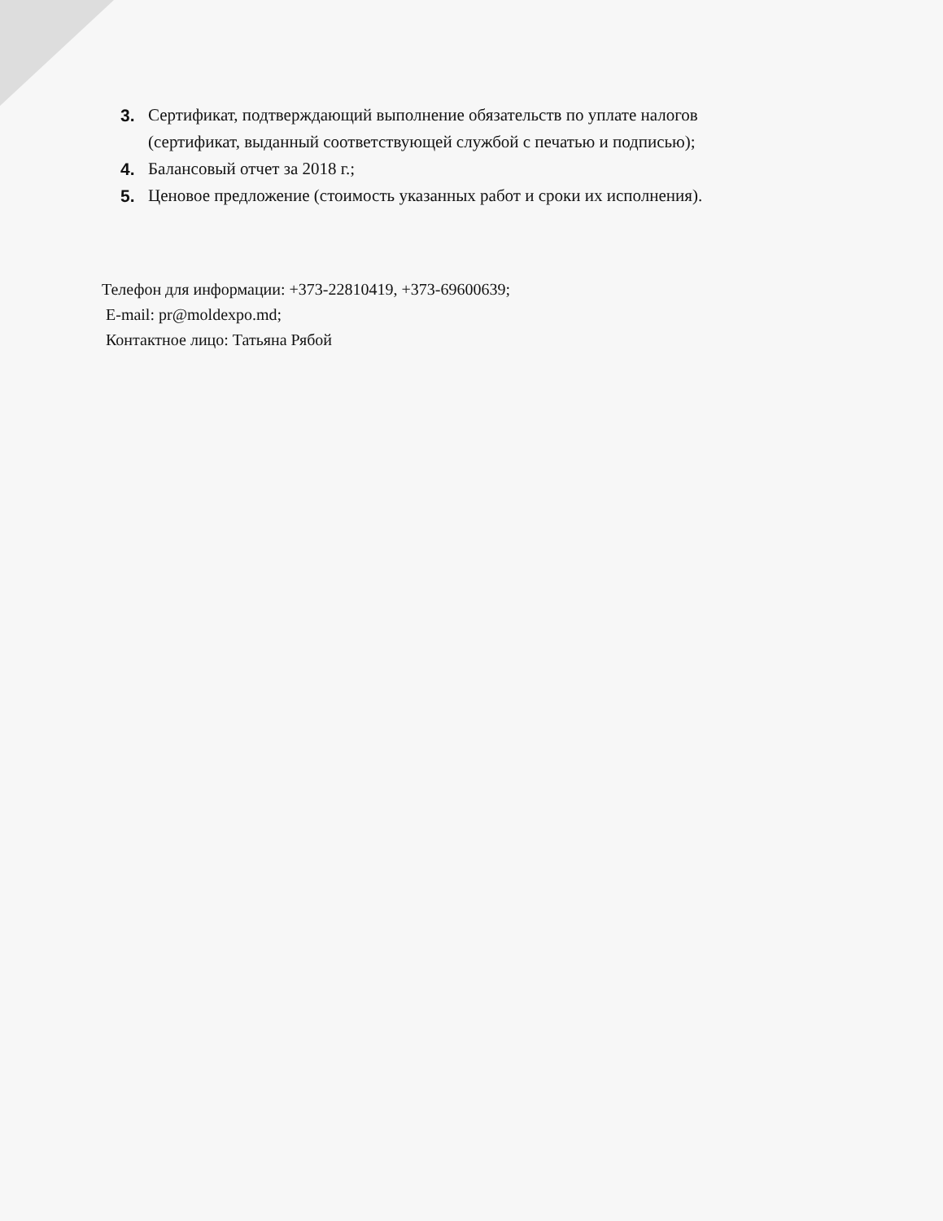3. Сертификат, подтверждающий выполнение обязательств по уплате налогов (сертификат, выданный соответствующей службой с печатью и подписью);
4. Балансовый отчет за 2018 г.;
5. Ценовое предложение (стоимость указанных работ и сроки их исполнения).
Телефон для информации: +373-22810419, +373-69600639;
E-mail: pr@moldexpo.md;
Контактное лицо: Татьяна Рябой